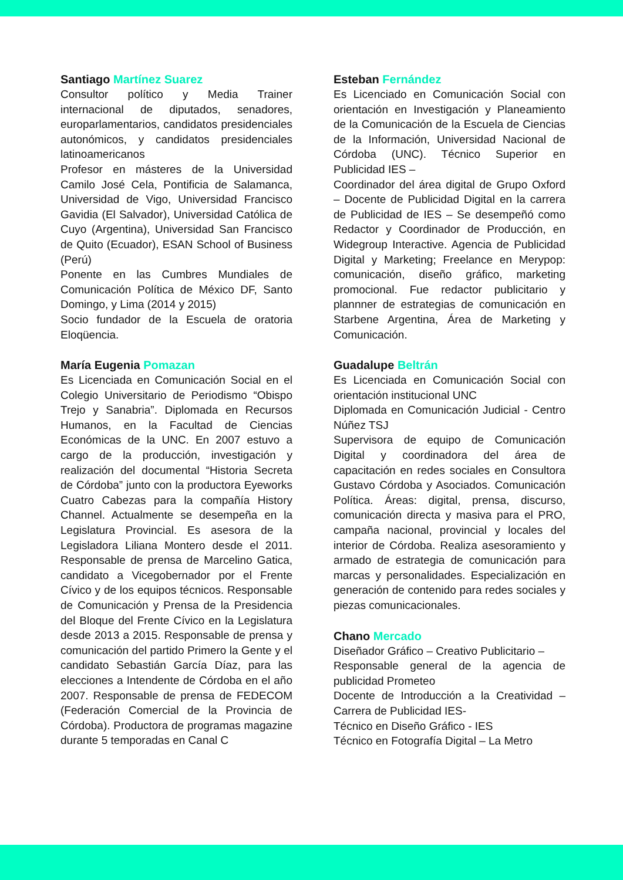Santiago Martínez Suarez
Consultor político y Media Trainer internacional de diputados, senadores, europarlamentarios, candidatos presidenciales autonómicos, y candidatos presidenciales latinoamericanos
Profesor en másteres de la Universidad Camilo José Cela, Pontificia de Salamanca, Universidad de Vigo, Universidad Francisco Gavidia (El Salvador), Universidad Católica de Cuyo (Argentina), Universidad San Francisco de Quito (Ecuador), ESAN School of Business (Perú)
Ponente en las Cumbres Mundiales de Comunicación Política de México DF, Santo Domingo, y Lima (2014 y 2015)
Socio fundador de la Escuela de oratoria Eloqüencia.
María Eugenia Pomazan
Es Licenciada en Comunicación Social en el Colegio Universitario de Periodismo “Obispo Trejo y Sanabria”. Diplomada en Recursos Humanos, en la Facultad de Ciencias Económicas de la UNC. En 2007 estuvo a cargo de la producción, investigación y realización del documental “Historia Secreta de Córdoba” junto con la productora Eyeworks Cuatro Cabezas para la compañía History Channel. Actualmente se desempeña en la Legislatura Provincial. Es asesora de la Legisladora Liliana Montero desde el 2011. Responsable de prensa de Marcelino Gatica, candidato a Vicegobernador por el Frente Cívico y de los equipos técnicos. Responsable de Comunicación y Prensa de la Presidencia del Bloque del Frente Cívico en la Legislatura desde 2013 a 2015. Responsable de prensa y comunicación del partido Primero la Gente y el candidato Sebastián García Díaz, para las elecciones a Intendente de Córdoba en el año 2007. Responsable de prensa de FEDECOM (Federación Comercial de la Provincia de Córdoba). Productora de programas magazine durante 5 temporadas en Canal C
Esteban Fernández
Es Licenciado en Comunicación Social con orientación en Investigación y Planeamiento de la Comunicación de la Escuela de Ciencias de la Información, Universidad Nacional de Córdoba (UNC). Técnico Superior en Publicidad IES –
Coordinador del área digital de Grupo Oxford – Docente de Publicidad Digital en la carrera de Publicidad de IES – Se desempeñó como Redactor y Coordinador de Producción, en Widegroup Interactive. Agencia de Publicidad Digital y Marketing; Freelance en Merypop: comunicación, diseño gráfico, marketing promocional. Fue redactor publicitario y plannner de estrategias de comunicación en Starbene Argentina, Área de Marketing y Comunicación.
Guadalupe Beltrán
Es Licenciada en Comunicación Social con orientación institucional UNC
Diplomada en Comunicación Judicial - Centro Núñez TSJ
Supervisora de equipo de Comunicación Digital y coordinadora del área de capacitación en redes sociales en Consultora Gustavo Córdoba y Asociados. Comunicación Política. Áreas: digital, prensa, discurso, comunicación directa y masiva para el PRO, campaña nacional, provincial y locales del interior de Córdoba. Realiza asesoramiento y armado de estrategia de comunicación para marcas y personalidades. Especialización en generación de contenido para redes sociales y piezas comunicacionales.
Chano Mercado
Diseñador Gráfico – Creativo Publicitario –
Responsable general de la agencia de publicidad Prometeo
Docente de Introducción a la Creatividad – Carrera de Publicidad IES-
Técnico en Diseño Gráfico - IES
Técnico en Fotografía Digital – La Metro